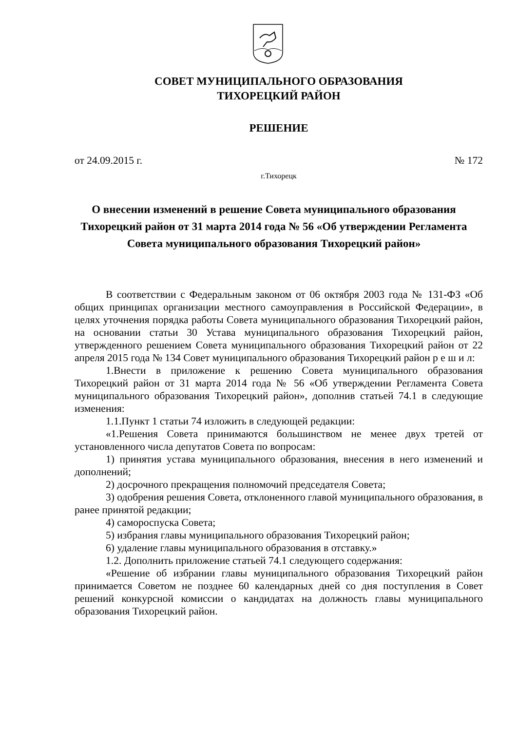СОВЕТ МУНИЦИПАЛЬНОГО ОБРАЗОВАНИЯ
ТИХОРЕЦКИЙ РАЙОН
РЕШЕНИЕ
от 24.09.2015 г. № 172
г.Тихорецк
О внесении изменений в решение Совета муниципального образования Тихорецкий район от 31 марта 2014 года № 56 «Об утверждении Регламента Совета муниципального образования Тихорецкий район»
В соответствии с Федеральным законом от 06 октября 2003 года № 131-ФЗ «Об общих принципах организации местного самоуправления в Российской Федерации», в целях уточнения порядка работы Совета муниципального образования Тихорецкий район, на основании статьи 30 Устава муниципального образования Тихорецкий район, утвержденного решением Совета муниципального образования Тихорецкий район от 22 апреля 2015 года № 134 Совет муниципального образования Тихорецкий район р е ш и л:
1.Внести в приложение к решению Совета муниципального образования Тихорецкий район от 31 марта 2014 года № 56 «Об утверждении Регламента Совета муниципального образования Тихорецкий район», дополнив статьей 74.1 в следующие изменения:
1.1.Пункт 1 статьи 74 изложить в следующей редакции:
«1.Решения Совета принимаются большинством не менее двух третей от установленного числа депутатов Совета по вопросам:
1) принятия устава муниципального образования, внесения в него изменений и дополнений;
2) досрочного прекращения полномочий председателя Совета;
3) одобрения решения Совета, отклоненного главой муниципального образования, в ранее принятой редакции;
4) самороспуска Совета;
5) избрания главы муниципального образования Тихорецкий район;
6) удаление главы муниципального образования в отставку.»
1.2. Дополнить приложение статьей 74.1 следующего содержания:
«Решение об избрании главы муниципального образования Тихорецкий район принимается Советом не позднее 60 календарных дней со дня поступления в Совет решений конкурсной комиссии о кандидатах на должность главы муниципального образования Тихорецкий район.